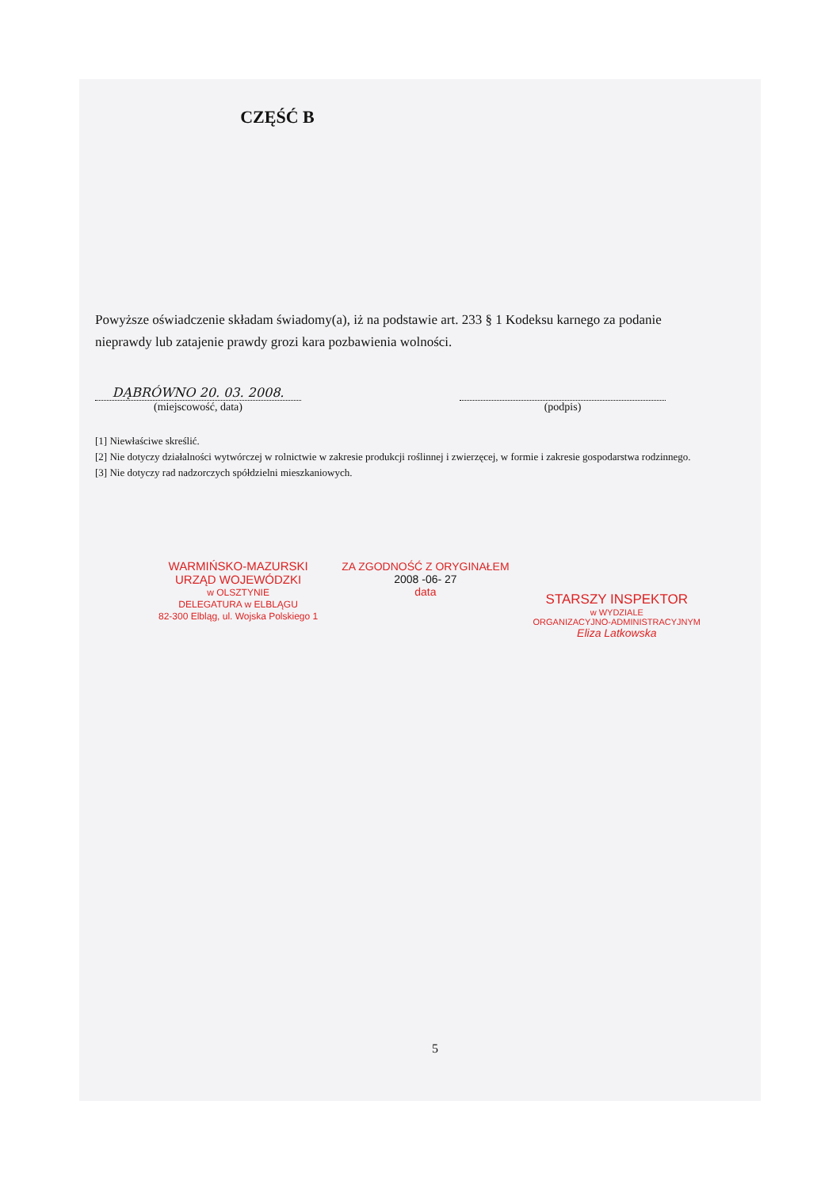CZĘŚĆ B
Powyższe oświadczenie składam świadomy(a), iż na podstawie art. 233 § 1 Kodeksu karnego za podanie nieprawdy lub zatajenie prawdy grozi kara pozbawienia wolności.
DĄBRÓWNO 20. 03. 2008.
(miejscowość, data)
(podpis)
[1] Niewłaściwe skreślić.
[2] Nie dotyczy działalności wytwórczej w rolnictwie w zakresie produkcji roślinnej i zwierzęcej, w formie i zakresie gospodarstwa rodzinnego.
[3] Nie dotyczy rad nadzorczych spółdzielni mieszkaniowych.
WARMIŃSKO-MAZURSKI
URZĄD WOJEWÓDZKI
w OLSZTYNIE
DELEGATURA w ELBLĄGU
82-300 Elbląg, ul. Wojska Polskiego 1
ZA ZGODNOŚĆ Z ORYGINAŁEM
2008 -06- 27
data
STARSZY INSPEKTOR
w WYDZIALE
ORGANIZACYJNO-ADMINISTRACYJNYM
Eliza Latkowska
5